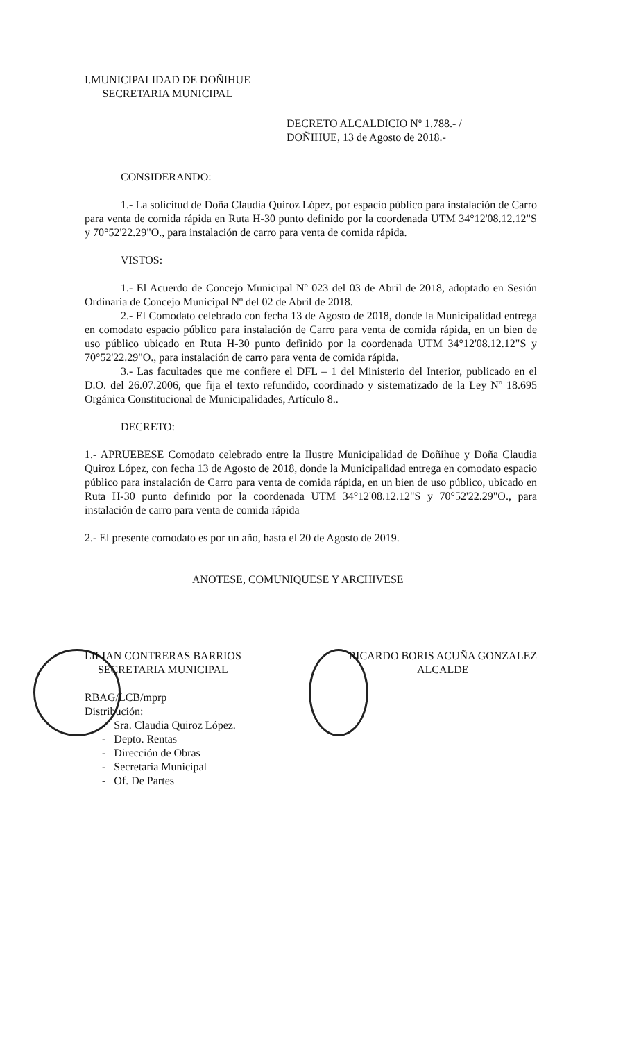I.MUNICIPALIDAD DE DOÑIHUE
SECRETARIA MUNICIPAL
DECRETO ALCALDICIO Nº 1.788.- /
DOÑIHUE, 13 de Agosto de 2018.-
CONSIDERANDO:
1.- La solicitud de Doña Claudia Quiroz López, por espacio público para instalación de Carro para venta de comida rápida en Ruta H-30 punto definido por la coordenada UTM 34°12'08.12.12"S y 70°52'22.29"O., para instalación de carro para venta de comida rápida.
VISTOS:
1.- El Acuerdo de Concejo Municipal Nº 023 del 03 de Abril de 2018, adoptado en Sesión Ordinaria de Concejo Municipal Nº del 02 de Abril de 2018.
2.- El Comodato celebrado con fecha 13 de Agosto de 2018, donde la Municipalidad entrega en comodato espacio público para instalación de Carro para venta de comida rápida, en un bien de uso público ubicado en Ruta H-30 punto definido por la coordenada UTM 34°12'08.12.12"S y 70°52'22.29"O., para instalación de carro para venta de comida rápida.
3.- Las facultades que me confiere el DFL – 1 del Ministerio del Interior, publicado en el D.O. del 26.07.2006, que fija el texto refundido, coordinado y sistematizado de la Ley Nº 18.695 Orgánica Constitucional de Municipalidades, Artículo 8..
DECRETO:
1.- APRUEBESE Comodato celebrado entre la Ilustre Municipalidad de Doñihue y Doña Claudia Quiroz López, con fecha 13 de Agosto de 2018, donde la Municipalidad entrega en comodato espacio público para instalación de Carro para venta de comida rápida, en un bien de uso público, ubicado en Ruta H-30 punto definido por la coordenada UTM 34°12'08.12.12"S y 70°52'22.29"O., para instalación de carro para venta de comida rápida
2.- El presente comodato es por un año, hasta el 20 de Agosto de 2019.
ANOTESE, COMUNIQUESE Y ARCHIVESE
LILIAN CONTRERAS BARRIOS
SECRETARIA MUNICIPAL
RICARDO BORIS ACUÑA GONZALEZ
ALCALDE
RBAG/LCB/mprp
Distribución:
- Sra. Claudia Quiroz López.
- Depto. Rentas
- Dirección de Obras
- Secretaria Municipal
- Of. De Partes